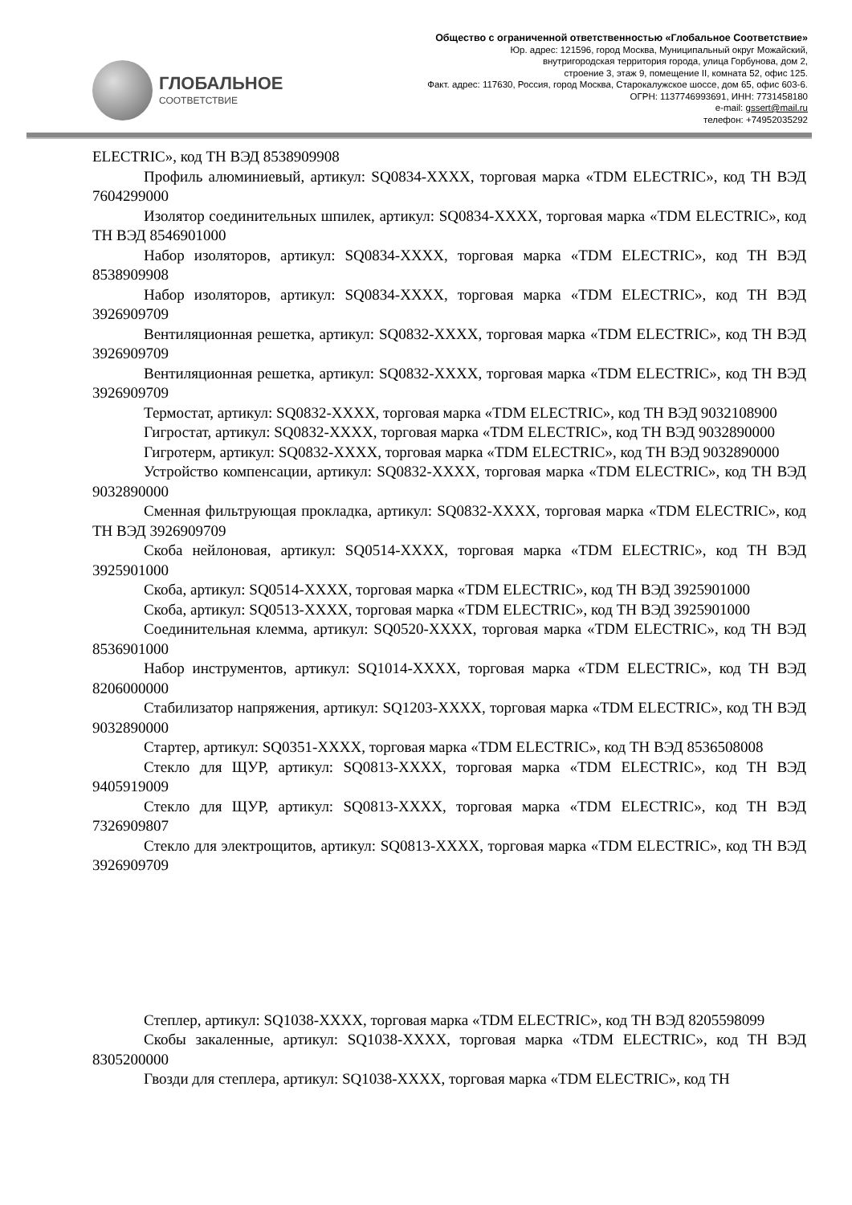ГЛОБАЛЬНОЕ
СООТВЕТСТВИЕ
Общество с ограниченной ответственностью «Глобальное Соответствие»
Юр. адрес: 121596, город Москва, Муниципальный округ Можайский,
внутригородская территория города, улица Горбунова, дом 2,
строение 3, этаж 9, помещение II, комната 52, офис 125.
Факт. адрес: 117630, Россия, город Москва, Старокалужское шоссе, дом 65, офис 603-6.
ОГРН: 1137746993691, ИНН: 7731458180
e-mail: gssert@mail.ru
телефон: +74952035292
ELECTRIC», код ТН ВЭД 8538909908
Профиль алюминиевый, артикул: SQ0834-XXXX, торговая марка «TDM ELECTRIC», код ТН ВЭД 7604299000
Изолятор соединительных шпилек, артикул: SQ0834-XXXX, торговая марка «TDM ELECTRIC», код ТН ВЭД 8546901000
Набор изоляторов, артикул: SQ0834-XXXX, торговая марка «TDM ELECTRIC», код ТН ВЭД 8538909908
Набор изоляторов, артикул: SQ0834-XXXX, торговая марка «TDM ELECTRIC», код ТН ВЭД 3926909709
Вентиляционная решетка, артикул: SQ0832-XXXX, торговая марка «TDM ELECTRIC», код ТН ВЭД 3926909709
Вентиляционная решетка, артикул: SQ0832-XXXX, торговая марка «TDM ELECTRIC», код ТН ВЭД 3926909709
Термостат, артикул: SQ0832-XXXX, торговая марка «TDM ELECTRIC», код ТН ВЭД 9032108900
Гигростат, артикул: SQ0832-XXXX, торговая марка «TDM ELECTRIC», код ТН ВЭД 9032890000
Гигротерм, артикул: SQ0832-XXXX, торговая марка «TDM ELECTRIC», код ТН ВЭД 9032890000
Устройство компенсации, артикул: SQ0832-XXXX, торговая марка «TDM ELECTRIC», код ТН ВЭД 9032890000
Сменная фильтрующая прокладка, артикул: SQ0832-XXXX, торговая марка «TDM ELECTRIC», код ТН ВЭД 3926909709
Скоба нейлоновая, артикул: SQ0514-XXXX, торговая марка «TDM ELECTRIC», код ТН ВЭД 3925901000
Скоба, артикул: SQ0514-XXXX, торговая марка «TDM ELECTRIC», код ТН ВЭД 3925901000
Скоба, артикул: SQ0513-XXXX, торговая марка «TDM ELECTRIC», код ТН ВЭД 3925901000
Соединительная клемма, артикул: SQ0520-XXXX, торговая марка «TDM ELECTRIC», код ТН ВЭД 8536901000
Набор инструментов, артикул: SQ1014-XXXX, торговая марка «TDM ELECTRIC», код ТН ВЭД 8206000000
Стабилизатор напряжения, артикул: SQ1203-XXXX, торговая марка «TDM ELECTRIC», код ТН ВЭД 9032890000
Стартер, артикул: SQ0351-XXXX, торговая марка «TDM ELECTRIC», код ТН ВЭД 8536508008
Стекло для ЩУР, артикул: SQ0813-XXXX, торговая марка «TDM ELECTRIC», код ТН ВЭД 9405919009
Стекло для ЩУР, артикул: SQ0813-XXXX, торговая марка «TDM ELECTRIC», код ТН ВЭД 7326909807
Стекло для электрощитов, артикул: SQ0813-XXXX, торговая марка «TDM ELECTRIC», код ТН ВЭД 3926909709
Степлер, артикул: SQ1038-XXXX, торговая марка «TDM ELECTRIC», код ТН ВЭД 8205598099
Скобы закаленные, артикул: SQ1038-XXXX, торговая марка «TDM ELECTRIC», код ТН ВЭД 8305200000
Гвозди для степлера, артикул: SQ1038-XXXX, торговая марка «TDM ELECTRIC», код ТН